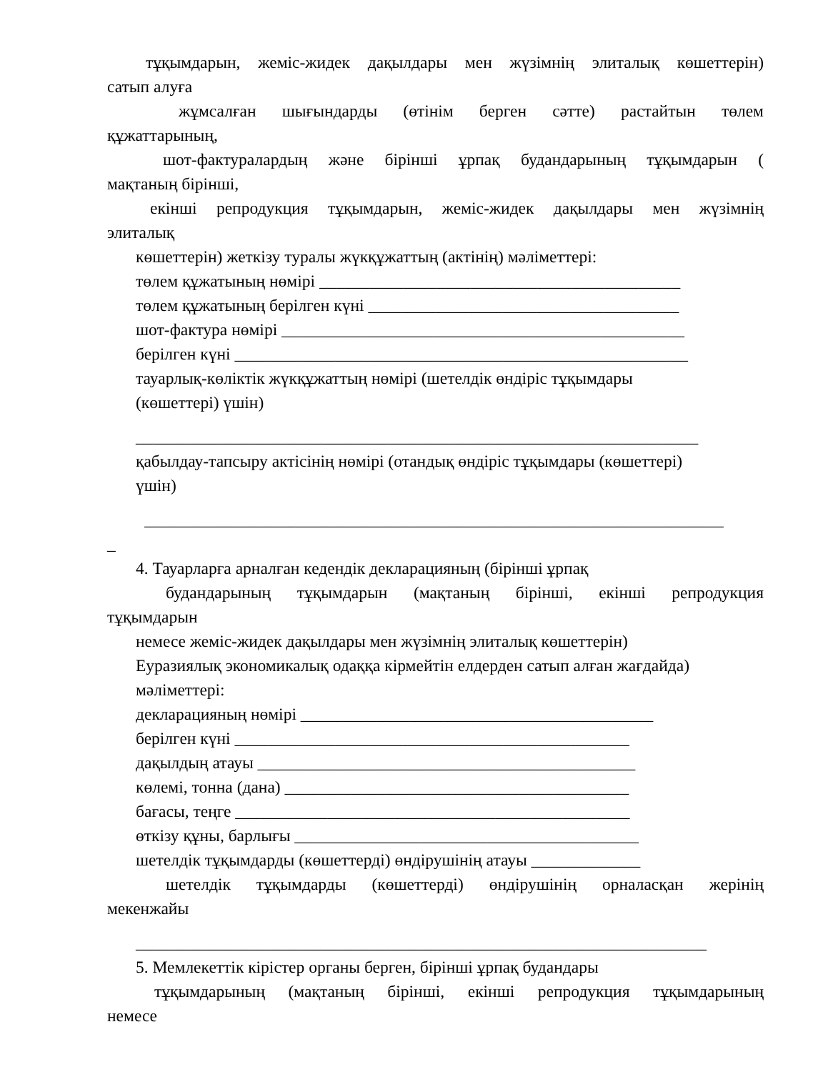тұқымдарын, жеміс-жидек дақылдары мен жүзімнің элиталық көшеттерін)
сатып алуға
жұмсалған шығындарды (өтінім берген сәтте) растайтын төлем
құжаттарының,
шот-фактуралардың және бірінші ұрпақ будандарының тұқымдарын (
мақтаның бірінші,
екінші репродукция тұқымдарын, жеміс-жидек дақылдары мен жүзімнің
элиталық
көшеттерін) жеткізу туралы жүкқұжаттың (актінің) мәліметтері:
төлем құжатының нөмірі ___________________________________________
төлем құжатының берілген күні _____________________________________
шот-фактура нөмірі ________________________________________________
берілген күні ______________________________________________________
тауарлық-көліктік жүкқұжаттың нөмірі (шетелдік өндіріс тұқымдары
(көшеттері) үшін)
___________________________________________________________________
қабылдау-тапсыру актісінің нөмірі (отандық өндіріс тұқымдары (көшеттері)
үшін)
_____________________________________________________________________
_
4. Тауарларға арналған кедендік декларацияның (бірінші ұрпақ
будандарының тұқымдарын (мақтаның бірінші, екінші репродукция
тұқымдарын
немесе жеміс-жидек дақылдары мен жүзімнің элиталық көшеттерін)
Еуразиялық экономикалық одаққа кірмейтін елдерден сатып алған жағдайда)
мәліметтері:
декларацияның нөмірі __________________________________________
берілген күні _______________________________________________
дақылдың атауы _____________________________________________
көлемі, тонна (дана) _________________________________________
бағасы, теңге _______________________________________________
өткізу құны, барлығы _________________________________________
шетелдік тұқымдарды (көшеттерді) өндірушінің атауы _____________
шетелдік тұқымдарды (көшеттерді) өндірушінің орналасқан жерінің
мекенжайы
____________________________________________________________________
5. Мемлекеттік кірістер органы берген, бірінші ұрпақ будандары
тұқымдарының (мақтаның бірінші, екінші репродукция тұқымдарының
немесе